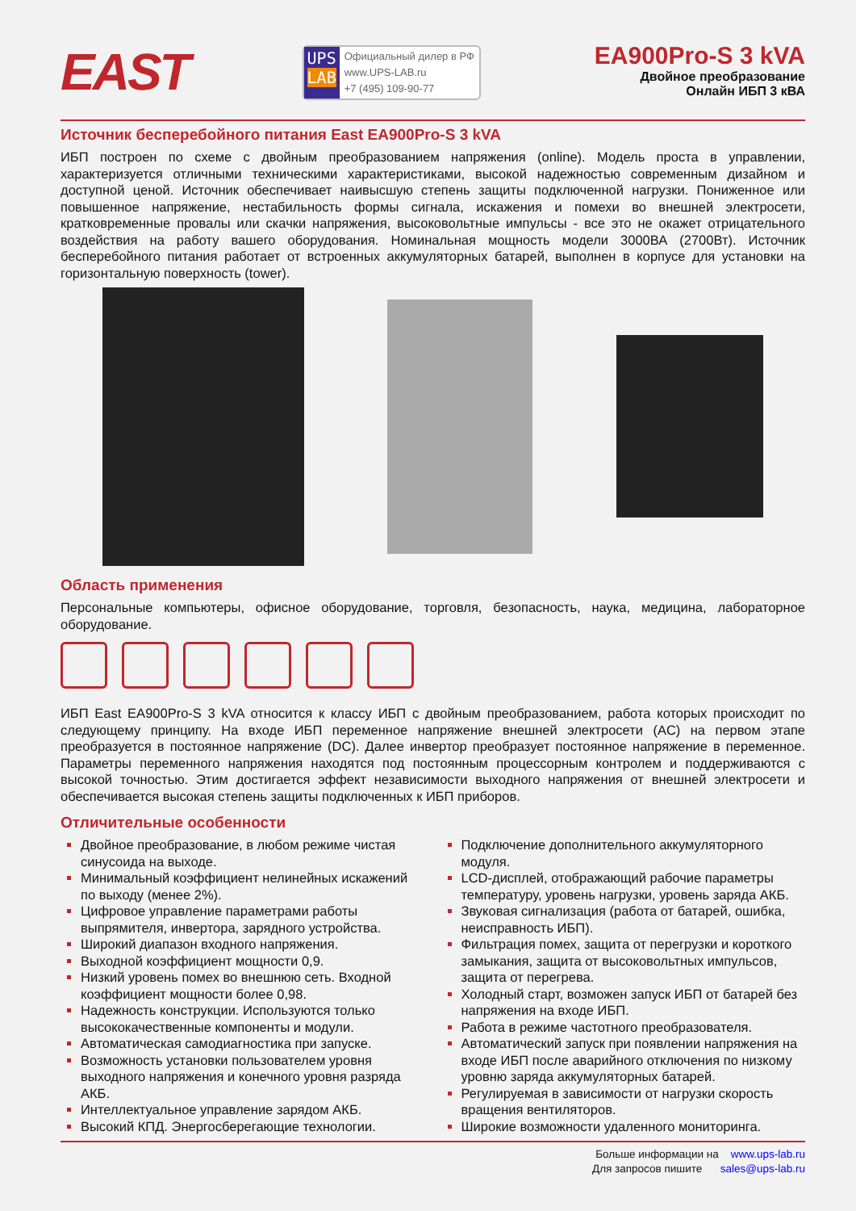EAST
UPS
LAB
Официальный дилер в РФ
www.UPS-LAB.ru
+7 (495) 109-90-77
EA900Pro-S 3 kVA
Двойное преобразование
Онлайн ИБП 3 кВА
Источник бесперебойного питания East EA900Pro-S 3 kVA
ИБП построен по схеме с двойным преобразованием напряжения (online). Модель проста в управлении, характеризуется отличными техническими характеристиками, высокой надежностью современным дизайном и доступной ценой. Источник обеспечивает наивысшую степень защиты подключенной нагрузки. Пониженное или повышенное напряжение, нестабильность формы сигнала, искажения и помехи во внешней электросети, кратковременные провалы или скачки напряжения, высоковольтные импульсы - все это не окажет отрицательного воздействия на работу вашего оборудования. Номинальная мощность модели 3000ВА (2700Вт). Источник бесперебойного питания работает от встроенных аккумуляторных батарей, выполнен в корпусе для установки на горизонтальную поверхность (tower).
Область применения
Персональные компьютеры, офисное оборудование, торговля, безопасность, наука, медицина, лабораторное оборудование.
ИБП East EA900Pro-S 3 kVA относится к классу ИБП с двойным преобразованием, работа которых происходит по следующему принципу. На входе ИБП переменное напряжение внешней электросети (AC) на первом этапе преобразуется в постоянное напряжение (DC). Далее инвертор преобразует постоянное напряжение в переменное. Параметры переменного напряжения находятся под постоянным процессорным контролем и поддерживаются с высокой точностью. Этим достигается эффект независимости выходного напряжения от внешней электросети и обеспечивается высокая степень защиты подключенных к ИБП приборов.
Отличительные особенности
Двойное преобразование, в любом режиме чистая синусоида на выходе.
Минимальный коэффициент нелинейных искажений по выходу (менее 2%).
Цифровое управление параметрами работы выпрямителя, инвертора, зарядного устройства.
Широкий диапазон входного напряжения.
Выходной коэффициент мощности 0,9.
Низкий уровень помех во внешнюю сеть. Входной коэффициент мощности более 0,98.
Надежность конструкции. Используются только высококачественные компоненты и модули.
Автоматическая самодиагностика при запуске.
Возможность установки пользователем уровня выходного напряжения и конечного уровня разряда АКБ.
Интеллектуальное управление зарядом АКБ.
Высокий КПД. Энергосберегающие технологии.
Подключение дополнительного аккумуляторного модуля.
LCD-дисплей, отображающий рабочие параметры температуру, уровень нагрузки, уровень заряда АКБ.
Звуковая сигнализация (работа от батарей, ошибка, неисправность ИБП).
Фильтрация помех, защита от перегрузки и короткого замыкания, защита от высоковольтных импульсов, защита от перегрева.
Холодный старт, возможен запуск ИБП от батарей без напряжения на входе ИБП.
Работа в режиме частотного преобразователя.
Автоматический запуск при появлении напряжения на входе ИБП после аварийного отключения по низкому уровню заряда аккумуляторных батарей.
Регулируемая в зависимости от нагрузки скорость вращения вентиляторов.
Широкие возможности удаленного мониторинга.
Больше информации на www.ups-lab.ru
Для запросов пишите sales@ups-lab.ru